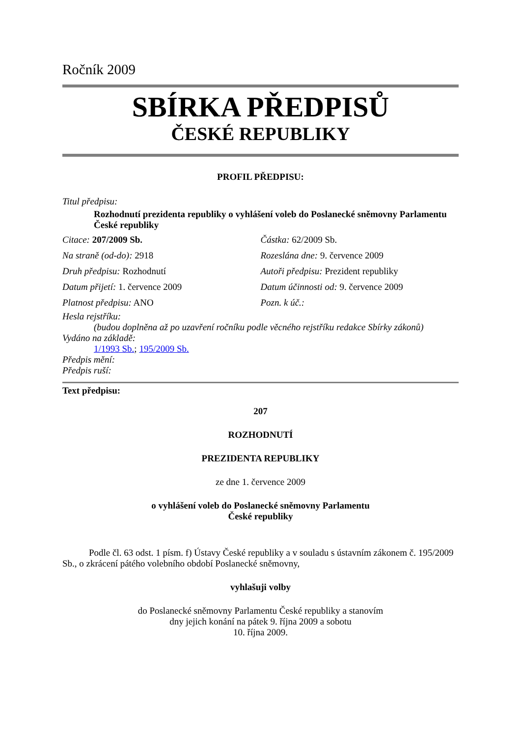Ročník 2009
SBÍRKA PŘEDPISŮ
ČESKÉ REPUBLIKY
PROFIL PŘEDPISU:
Titul předpisu:
Rozhodnutí prezidenta republiky o vyhlášení voleb do Poslanecké sněmovny Parlamentu České republiky
Citace: 207/2009 Sb. Částka: 62/2009 Sb.
Na straně (od-do): 2918 Rozeslána dne: 9. července 2009
Druh předpisu: Rozhodnutí Autoři předpisu: Prezident republiky
Datum přijetí: 1. července 2009
Datum účinnosti od: 9. července 2009
Platnost předpisu: ANO Pozn. k úč.:
Hesla rejstříku:
(budou doplněna až po uzavření ročníku podle věcného rejstříku redakce Sbírky zákonů)
Vydáno na základě:
1/1993 Sb.; 195/2009 Sb.
Předpis mění:
Předpis ruší:
Text předpisu:
207
ROZHODNUTÍ
PREZIDENTA REPUBLIKY
ze dne 1. července 2009
o vyhlášení voleb do Poslanecké sněmovny Parlamentu
České republiky
Podle čl. 63 odst. 1 písm. f) Ústavy České republiky a v souladu s ústavním zákonem č. 195/2009 Sb., o zkrácení pátého volebního období Poslanecké sněmovny,
vyhlašuji volby
do Poslanecké sněmovny Parlamentu České republiky a stanovím
dny jejich konání na pátek 9. října 2009 a sobotu
10. října 2009.